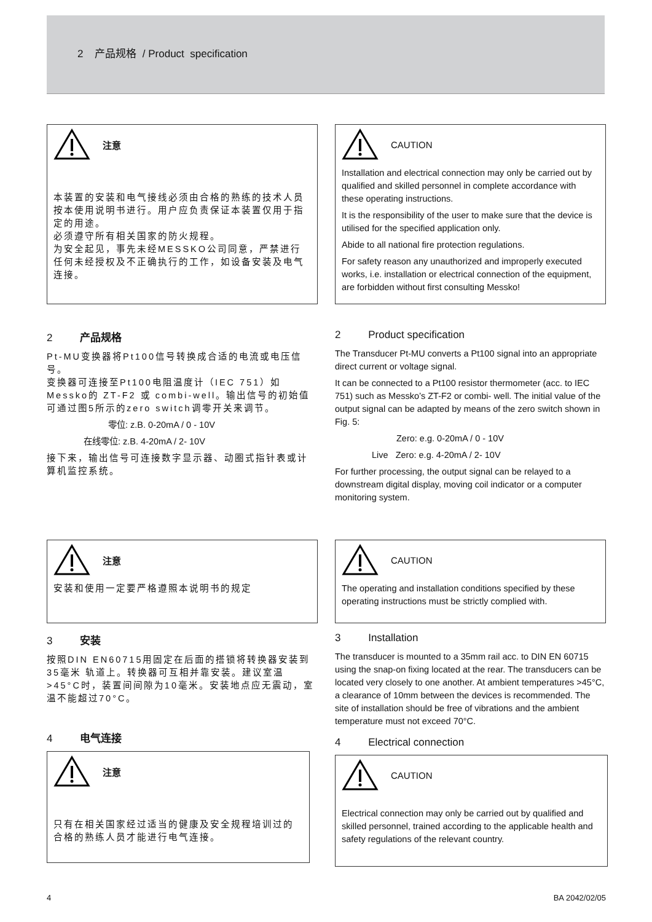2 产品规格 / Product specification
注意
本装置的安装和电气接线必须由合格的熟练的技术人员按本使用说明书进行。用户应负责保证本装置仅用于指定的用途。
必须遵守所有相关国家的防火规程。
为安全起见，事先未经MESSKO公司同意，严禁进行任何未经授权及不正确执行的工作，如设备安装及电气连接。
CAUTION
Installation and electrical connection may only be carried out by qualified and skilled personnel in complete accordance with these operating instructions.
It is the responsibility of the user to make sure that the device is utilised for the specified application only.
Abide to all national fire protection regulations.
For safety reason any unauthorized and improperly executed works, i.e. installation or electrical connection of the equipment, are forbidden without first consulting Messko!
2 产品规格
Pt-MU变换器将Pt100信号转换成合适的电流或电压信号。
变换器可连接至Pt100电阻温度计（IEC 751）如Messko的 ZT-F2 或 combi-well。输出信号的初始值可通过图5所示的zero switch调零开关来调节。
零位: z.B. 0-20mA / 0 - 10V
在线零位: z.B. 4-20mA / 2- 10V
接下来，输出信号可连接数字显示器、动圈式指针表或计算机监控系统。
2 Product specification
The Transducer Pt-MU converts a Pt100 signal into an appropriate direct current or voltage signal.
It can be connected to a Pt100 resistor thermometer (acc. to IEC 751) such as Messko’s ZT-F2 or combi- well. The initial value of the output signal can be adapted by means of the zero switch shown in Fig. 5:
Zero: e.g. 0-20mA / 0 - 10V
Live Zero: e.g. 4-20mA / 2- 10V
For further processing, the output signal can be relayed to a downstream digital display, moving coil indicator or a computer monitoring system.
注意
安装和使用一定要严格遵照本说明书的规定
3 安装
按照DIN EN60715用固定在后面的搭锁将转换器安装到35毫米 轨道上。转换器可互相并靠安装。建议室温>45°C时，装置间间隙为10毫米。安装地点应无震动，室温不能超过70°C。
4 电气连接
注意
只有在相关国家经过适当的健康及安全规程培训过的合格的熟练人员才能进行电气连接。
CAUTION
The operating and installation conditions specified by these operating instructions must be strictly complied with.
3 Installation
The transducer is mounted to a 35mm rail acc. to DIN EN 60715 using the snap-on fixing located at the rear. The transducers can be located very closely to one another. At ambient temperatures >45°C, a clearance of 10mm between the devices is recommended. The site of installation should be free of vibrations and the ambient temperature must not exceed 70°C.
4 Electrical connection
CAUTION
Electrical connection may only be carried out by qualified and skilled personnel, trained according to the applicable health and safety regulations of the relevant country.
4 BA 2042/02/05